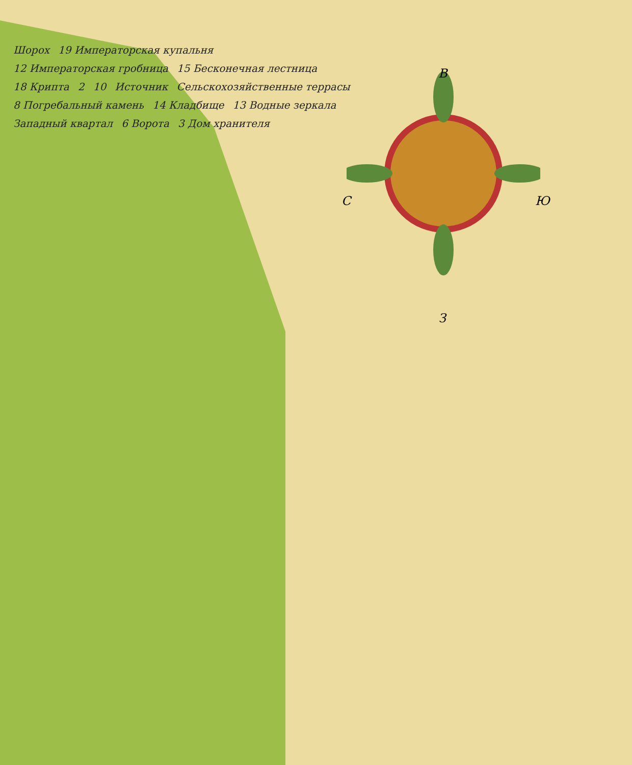Шорох 19 Императорская купальня 12 Императорская гробница 15 Бесконечная лестница 18 Крипта 2 10 Источник Сельскохозяйственные террасы 8 Погребальный камень 14 Кладбище 13 Водные зеркала Западный квартал 6 Ворота 3 Дом хранителя
В
С Ю
З